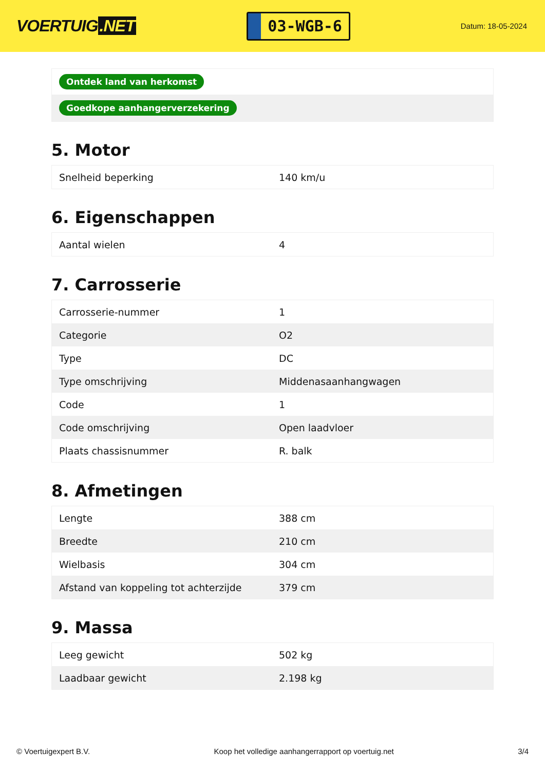VOERTUIG.NET
03-WGB-6
Datum: 18-05-2024
| Ontdek land van herkomst |
| Goedkope aanhangerverzekering |
5. Motor
| Snelheid beperking | 140 km/u |
6. Eigenschappen
| Aantal wielen | 4 |
7. Carrosserie
| Carrosserie-nummer | 1 |
| Categorie | O2 |
| Type | DC |
| Type omschrijving | Middenasaanhangwagen |
| Code | 1 |
| Code omschrijving | Open laadvloer |
| Plaats chassisnummer | R. balk |
8. Afmetingen
| Lengte | 388 cm |
| Breedte | 210 cm |
| Wielbasis | 304 cm |
| Afstand van koppeling tot achterzijde | 379 cm |
9. Massa
| Leeg gewicht | 502 kg |
| Laadbaar gewicht | 2.198 kg |
© Voertuigexpert B.V. Koop het volledige aanhangerrapport op voertuig.net 3/4